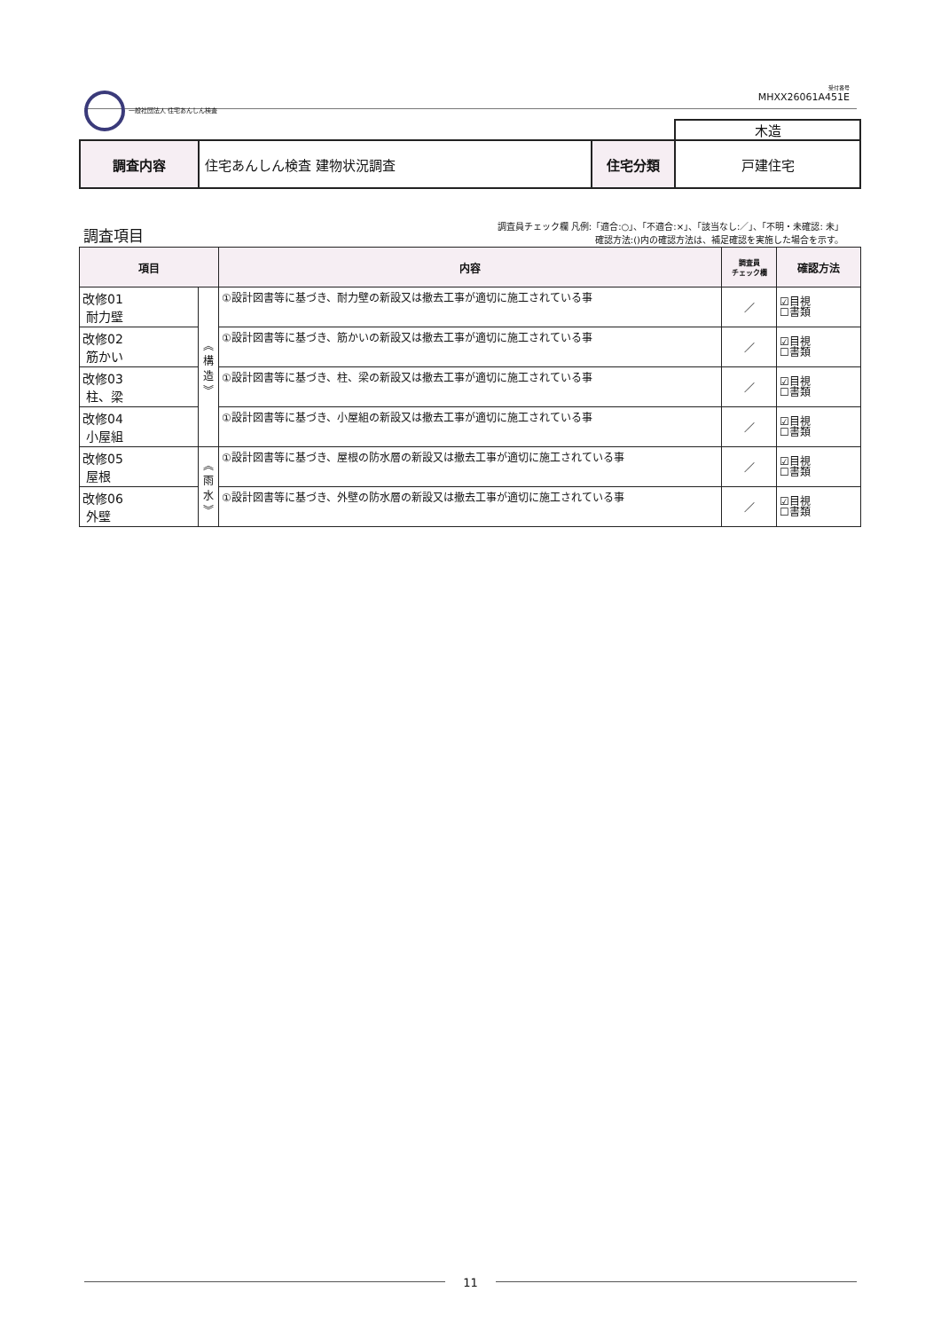一般社団法人 住宅あんしん検査 受付番号
MHXX26061A451E
| | | | 木造 |
| 調査内容 | 住宅あんしん検査 建物状況調査 | 住宅分類 | 戸建住宅 |
調査項目
調査員チェック欄 凡例:「適合:○」、「不適合:×」、「該当なし:／」、「不明・未確認: 未」
確認方法:()内の確認方法は、補足確認を実施した場合を示す。
| 項目 | | 内容 | 調査員 チェック欄 | 確認方法 |
| --- | --- | --- | --- | --- |
| 改修01 耐力壁 | ︽ 構 造 ︾ | ①設計図書等に基づき、耐力壁の新設又は撤去工事が適切に施工されている事 | ／ | ☑目視 ☐書類 |
| 改修02 筋かい | | ①設計図書等に基づき、筋かいの新設又は撤去工事が適切に施工されている事 | ／ | ☑目視 ☐書類 |
| 改修03 柱、梁 | | ①設計図書等に基づき、柱、梁の新設又は撤去工事が適切に施工されている事 | ／ | ☑目視 ☐書類 |
| 改修04 小屋組 | | ①設計図書等に基づき、小屋組の新設又は撤去工事が適切に施工されている事 | ／ | ☑目視 ☐書類 |
| 改修05 屋根 | ︽ 雨 水 ︾ | ①設計図書等に基づき、屋根の防水層の新設又は撤去工事が適切に施工されている事 | ／ | ☑目視 ☐書類 |
| 改修06 外壁 | | ①設計図書等に基づき、外壁の防水層の新設又は撤去工事が適切に施工されている事 | ／ | ☑目視 ☐書類 |
11